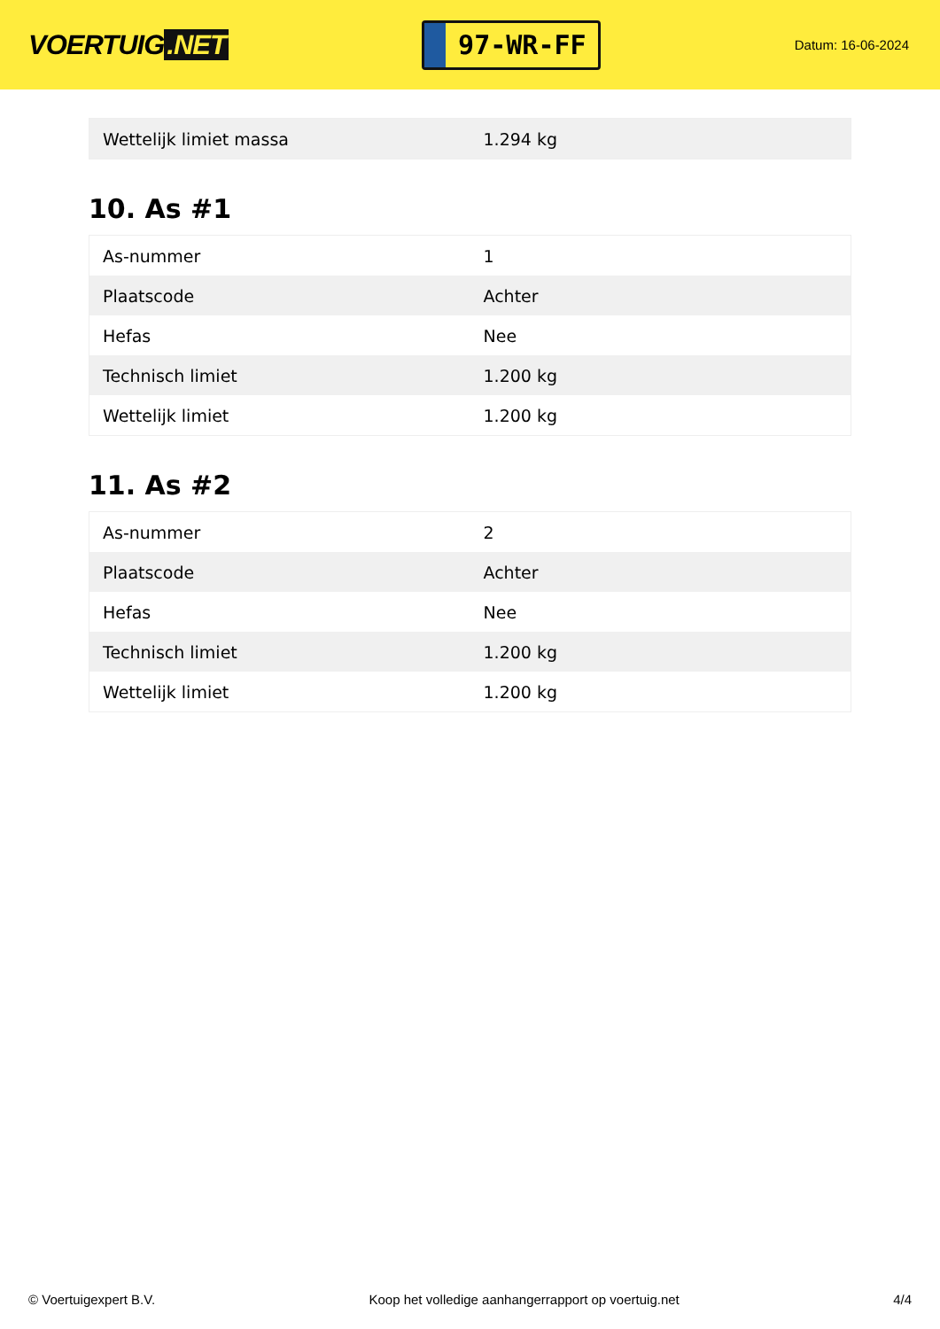VOERTUIG.NET
97-WR-FF
Datum: 16-06-2024
| Wettelijk limiet massa | 1.294 kg |
10. As #1
| As-nummer | 1 |
| Plaatscode | Achter |
| Hefas | Nee |
| Technisch limiet | 1.200 kg |
| Wettelijk limiet | 1.200 kg |
11. As #2
| As-nummer | 2 |
| Plaatscode | Achter |
| Hefas | Nee |
| Technisch limiet | 1.200 kg |
| Wettelijk limiet | 1.200 kg |
© Voertuigexpert B.V. Koop het volledige aanhangerrapport op voertuig.net 4/4